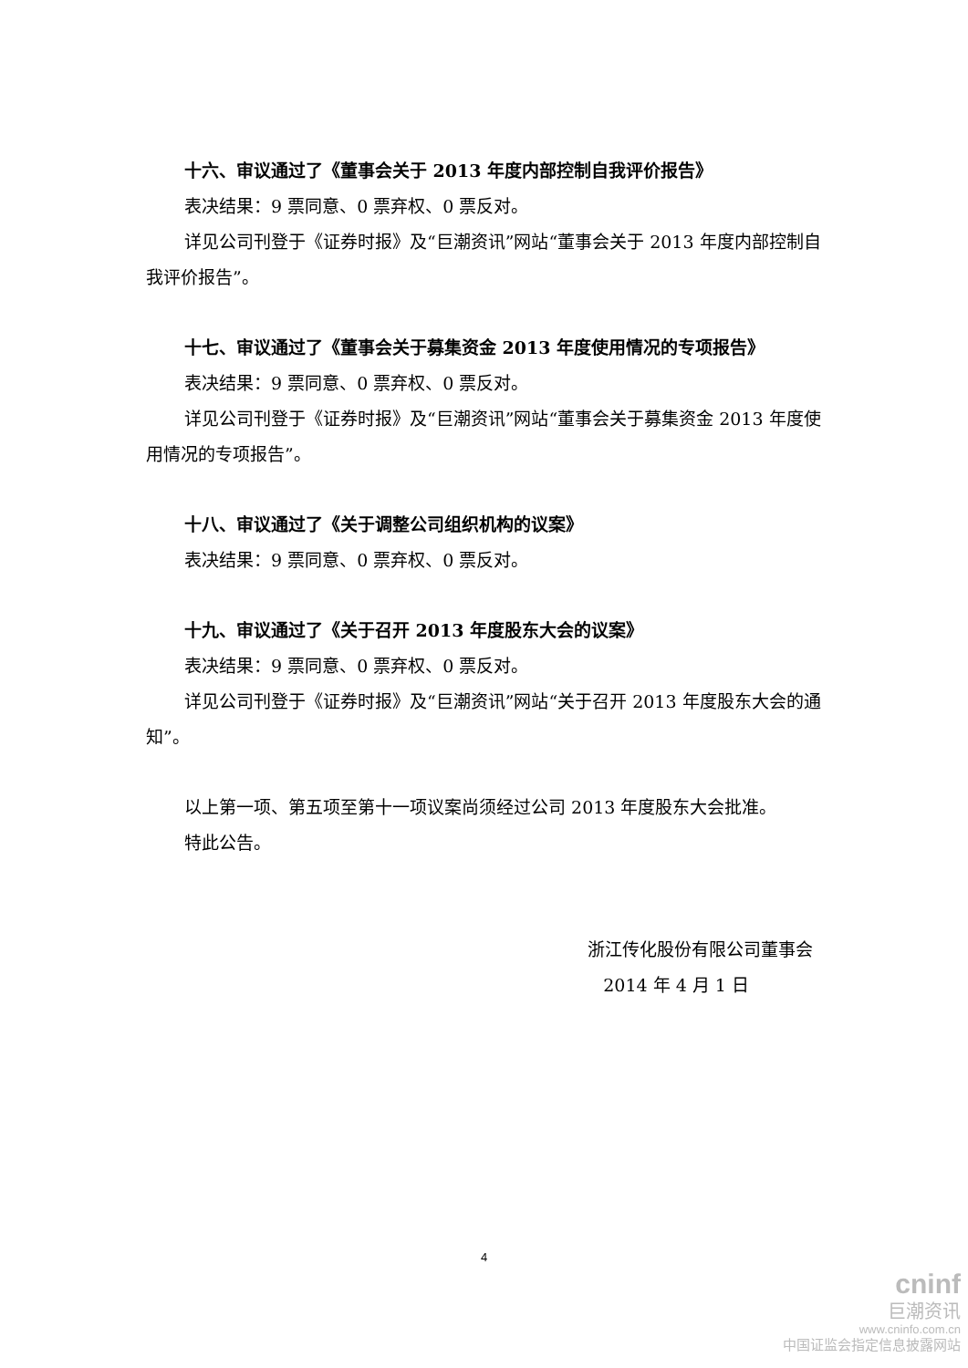十六、审议通过了《董事会关于 2013 年度内部控制自我评价报告》
表决结果：9 票同意、0 票弃权、0 票反对。
详见公司刊登于《证券时报》及“巨潮资讯”网站“董事会关于 2013 年度内部控制自我评价报告”。
十七、审议通过了《董事会关于募集资金 2013 年度使用情况的专项报告》
表决结果：9 票同意、0 票弃权、0 票反对。
详见公司刊登于《证券时报》及“巨潮资讯”网站“董事会关于募集资金 2013 年度使用情况的专项报告”。
十八、审议通过了《关于调整公司组织机构的议案》
表决结果：9 票同意、0 票弃权、0 票反对。
十九、审议通过了《关于召开 2013 年度股东大会的议案》
表决结果：9 票同意、0 票弃权、0 票反对。
详见公司刊登于《证券时报》及“巨潮资讯”网站“关于召开 2013 年度股东大会的通知”。
以上第一项、第五项至第十一项议案尚须经过公司 2013 年度股东大会批准。
特此公告。
浙江传化股份有限公司董事会
2014 年 4 月 1 日
4
cninf
巨潮资讯
www.cninfo.com.cn
中国证监会指定信息披露网站